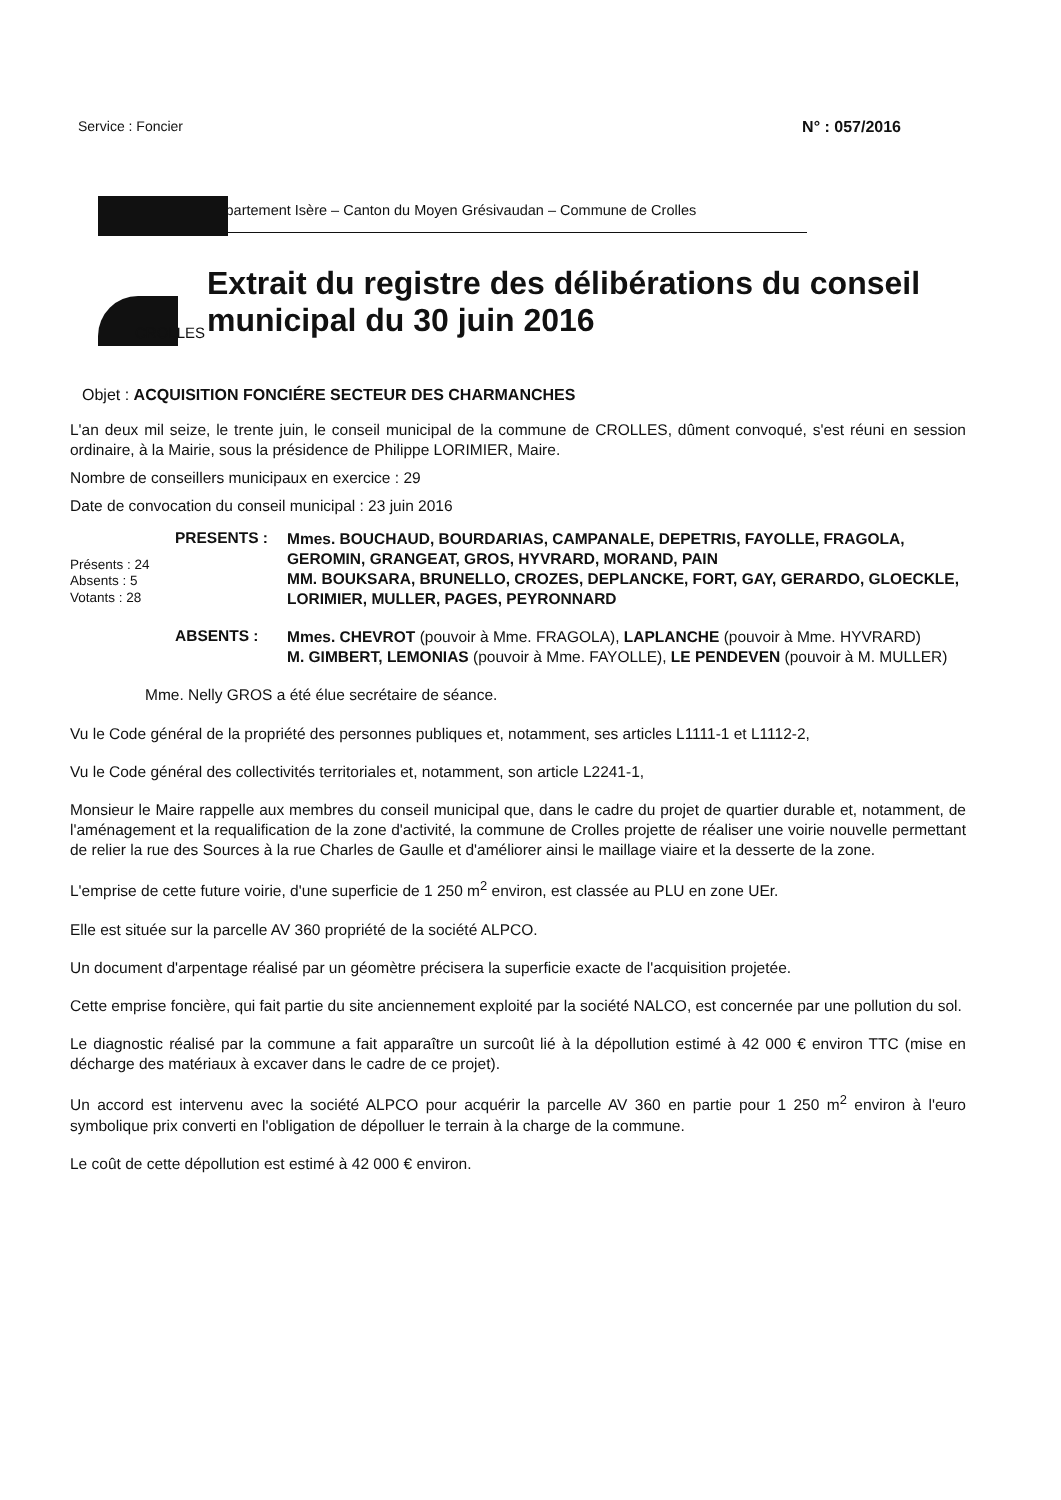Service : Foncier N° : 057/2016
CROLLES
Département Isère – Canton du Moyen Grésivaudan – Commune de Crolles
Extrait du registre des délibérations du conseil municipal du 30 juin 2016
Objet : ACQUISITION FONCIÉRE SECTEUR DES CHARMANCHES
L'an deux mil seize, le trente juin, le conseil municipal de la commune de CROLLES, dûment convoqué, s'est réuni en session ordinaire, à la Mairie, sous la présidence de Philippe LORIMIER, Maire.
Nombre de conseillers municipaux en exercice : 29
Date de convocation du conseil municipal : 23 juin 2016
Présents : 24
Absents : 5
Votants : 28
PRESENTS :
Mmes. BOUCHAUD, BOURDARIAS, CAMPANALE, DEPETRIS, FAYOLLE, FRAGOLA, GEROMIN, GRANGEAT, GROS, HYVRARD, MORAND, PAIN
MM. BOUKSARA, BRUNELLO, CROZES, DEPLANCKE, FORT, GAY, GERARDO, GLOECKLE, LORIMIER, MULLER, PAGES, PEYRONNARD
ABSENTS :
Mmes. CHEVROT (pouvoir à Mme. FRAGOLA), LAPLANCHE (pouvoir à Mme. HYVRARD)
M. GIMBERT, LEMONIAS (pouvoir à Mme. FAYOLLE), LE PENDEVEN (pouvoir à M. MULLER)
Mme. Nelly GROS a été élue secrétaire de séance.
Vu le Code général de la propriété des personnes publiques et, notamment, ses articles L1111-1 et L1112-2,
Vu le Code général des collectivités territoriales et, notamment, son article L2241-1,
Monsieur le Maire rappelle aux membres du conseil municipal que, dans le cadre du projet de quartier durable et, notamment, de l'aménagement et la requalification de la zone d'activité, la commune de Crolles projette de réaliser une voirie nouvelle permettant de relier la rue des Sources à la rue Charles de Gaulle et d'améliorer ainsi le maillage viaire et la desserte de la zone.
L'emprise de cette future voirie, d'une superficie de 1 250 m<sup>2</sup> environ, est classée au PLU en zone UEr.
Elle est située sur la parcelle AV 360 propriété de la société ALPCO.
Un document d'arpentage réalisé par un géomètre précisera la superficie exacte de l'acquisition projetée.
Cette emprise foncière, qui fait partie du site anciennement exploité par la société NALCO, est concernée par une pollution du sol.
Le diagnostic réalisé par la commune a fait apparaître un surcoût lié à la dépollution estimé à 42 000 € environ TTC (mise en décharge des matériaux à excaver dans le cadre de ce projet).
Un accord est intervenu avec la société ALPCO pour acquérir la parcelle AV 360 en partie pour 1 250 m<sup>2</sup> environ à l'euro symbolique prix converti en l'obligation de dépolluer le terrain à la charge de la commune.
Le coût de cette dépollution est estimé à 42 000 € environ.